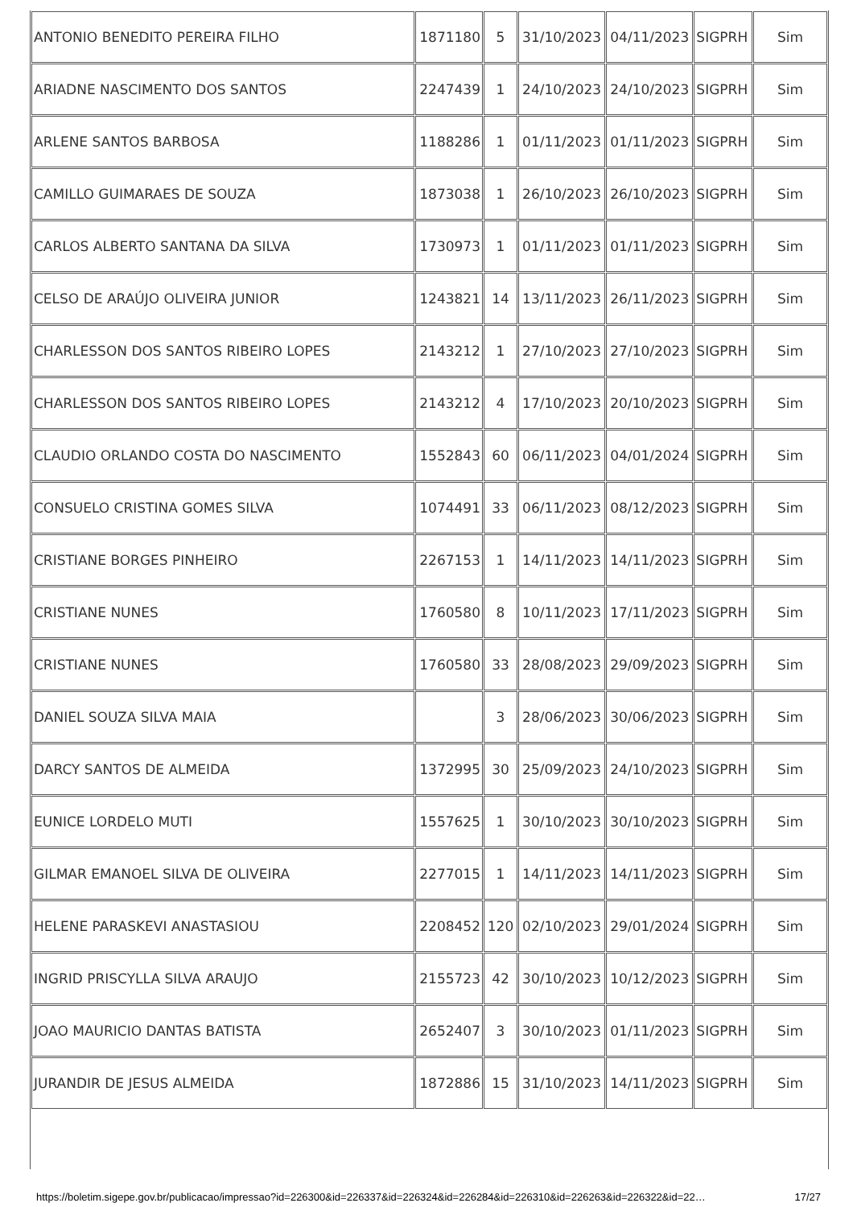| ANTONIO BENEDITO PEREIRA FILHO | 1871180 | 5 | 31/10/2023 | 04/11/2023 | SIGPRH | Sim |
| ARIADNE NASCIMENTO DOS SANTOS | 2247439 | 1 | 24/10/2023 | 24/10/2023 | SIGPRH | Sim |
| ARLENE SANTOS BARBOSA | 1188286 | 1 | 01/11/2023 | 01/11/2023 | SIGPRH | Sim |
| CAMILLO GUIMARAES DE SOUZA | 1873038 | 1 | 26/10/2023 | 26/10/2023 | SIGPRH | Sim |
| CARLOS ALBERTO SANTANA DA SILVA | 1730973 | 1 | 01/11/2023 | 01/11/2023 | SIGPRH | Sim |
| CELSO DE ARAÚJO OLIVEIRA JUNIOR | 1243821 | 14 | 13/11/2023 | 26/11/2023 | SIGPRH | Sim |
| CHARLESSON DOS SANTOS RIBEIRO LOPES | 2143212 | 1 | 27/10/2023 | 27/10/2023 | SIGPRH | Sim |
| CHARLESSON DOS SANTOS RIBEIRO LOPES | 2143212 | 4 | 17/10/2023 | 20/10/2023 | SIGPRH | Sim |
| CLAUDIO ORLANDO COSTA DO NASCIMENTO | 1552843 | 60 | 06/11/2023 | 04/01/2024 | SIGPRH | Sim |
| CONSUELO CRISTINA GOMES SILVA | 1074491 | 33 | 06/11/2023 | 08/12/2023 | SIGPRH | Sim |
| CRISTIANE BORGES PINHEIRO | 2267153 | 1 | 14/11/2023 | 14/11/2023 | SIGPRH | Sim |
| CRISTIANE NUNES | 1760580 | 8 | 10/11/2023 | 17/11/2023 | SIGPRH | Sim |
| CRISTIANE NUNES | 1760580 | 33 | 28/08/2023 | 29/09/2023 | SIGPRH | Sim |
| DANIEL SOUZA SILVA MAIA | | 3 | 28/06/2023 | 30/06/2023 | SIGPRH | Sim |
| DARCY SANTOS DE ALMEIDA | 1372995 | 30 | 25/09/2023 | 24/10/2023 | SIGPRH | Sim |
| EUNICE LORDELO MUTI | 1557625 | 1 | 30/10/2023 | 30/10/2023 | SIGPRH | Sim |
| GILMAR EMANOEL SILVA DE OLIVEIRA | 2277015 | 1 | 14/11/2023 | 14/11/2023 | SIGPRH | Sim |
| HELENE PARASKEVI ANASTASIOU | 2208452 | 120 | 02/10/2023 | 29/01/2024 | SIGPRH | Sim |
| INGRID PRISCYLLA SILVA ARAUJO | 2155723 | 42 | 30/10/2023 | 10/12/2023 | SIGPRH | Sim |
| JOAO MAURICIO DANTAS BATISTA | 2652407 | 3 | 30/10/2023 | 01/11/2023 | SIGPRH | Sim |
| JURANDIR DE JESUS ALMEIDA | 1872886 | 15 | 31/10/2023 | 14/11/2023 | SIGPRH | Sim |
https://boletim.sigepe.gov.br/publicacao/impressao?id=226300&id=226337&id=226324&id=226284&id=226310&id=226263&id=226322&id=22… 17/27